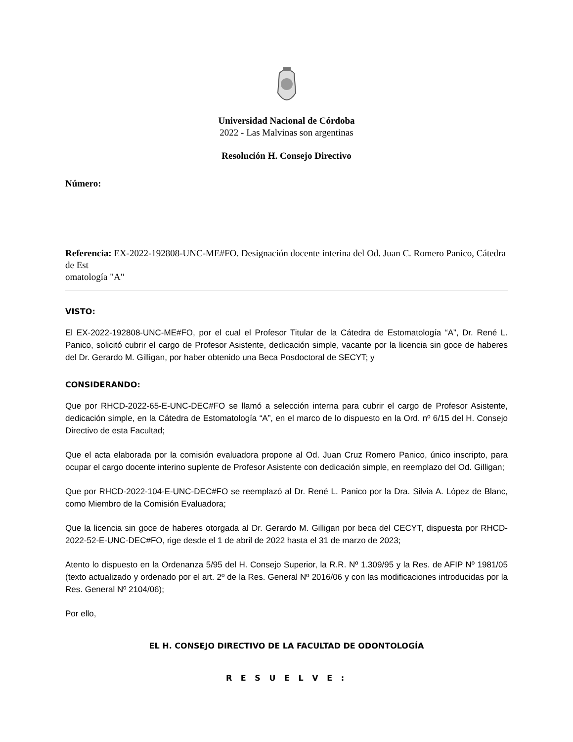Universidad Nacional de Córdoba
2022 - Las Malvinas son argentinas
Resolución H. Consejo Directivo
Número:
Referencia: EX-2022-192808-UNC-ME#FO. Designación docente interina del Od. Juan C. Romero Panico, Cátedra de Est
omatología "A"
VISTO:
El EX-2022-192808-UNC-ME#FO, por el cual el Profesor Titular de la Cátedra de Estomatología “A”, Dr. René L. Panico, solicitó cubrir el cargo de Profesor Asistente, dedicación simple, vacante por la licencia sin goce de haberes del Dr. Gerardo M. Gilligan, por haber obtenido una Beca Posdoctoral de SECYT; y
CONSIDERANDO:
Que por RHCD-2022-65-E-UNC-DEC#FO se llamó a selección interna para cubrir el cargo de Profesor Asistente, dedicación simple, en la Cátedra de Estomatología “A”, en el marco de lo dispuesto en la Ord. nº 6/15 del H. Consejo Directivo de esta Facultad;
Que el acta elaborada por la comisión evaluadora propone al Od. Juan Cruz Romero Panico, único inscripto, para ocupar el cargo docente interino suplente de Profesor Asistente con dedicación simple, en reemplazo del Od. Gilligan;
Que por RHCD-2022-104-E-UNC-DEC#FO se reemplazó al Dr. René L. Panico por la Dra. Silvia A. López de Blanc, como Miembro de la Comisión Evaluadora;
Que la licencia sin goce de haberes otorgada al Dr. Gerardo M. Gilligan por beca del CECYT, dispuesta por RHCD-2022-52-E-UNC-DEC#FO, rige desde el 1 de abril de 2022 hasta el 31 de marzo de 2023;
Atento lo dispuesto en la Ordenanza 5/95 del H. Consejo Superior, la R.R. Nº 1.309/95 y la Res. de AFIP Nº 1981/05 (texto actualizado y ordenado por el art. 2º de la Res. General Nº 2016/06 y con las modificaciones introducidas por la Res. General Nº 2104/06);
Por ello,
EL H. CONSEJO DIRECTIVO DE LA FACULTAD DE ODONTOLOGÍA
R E S U E L V E :